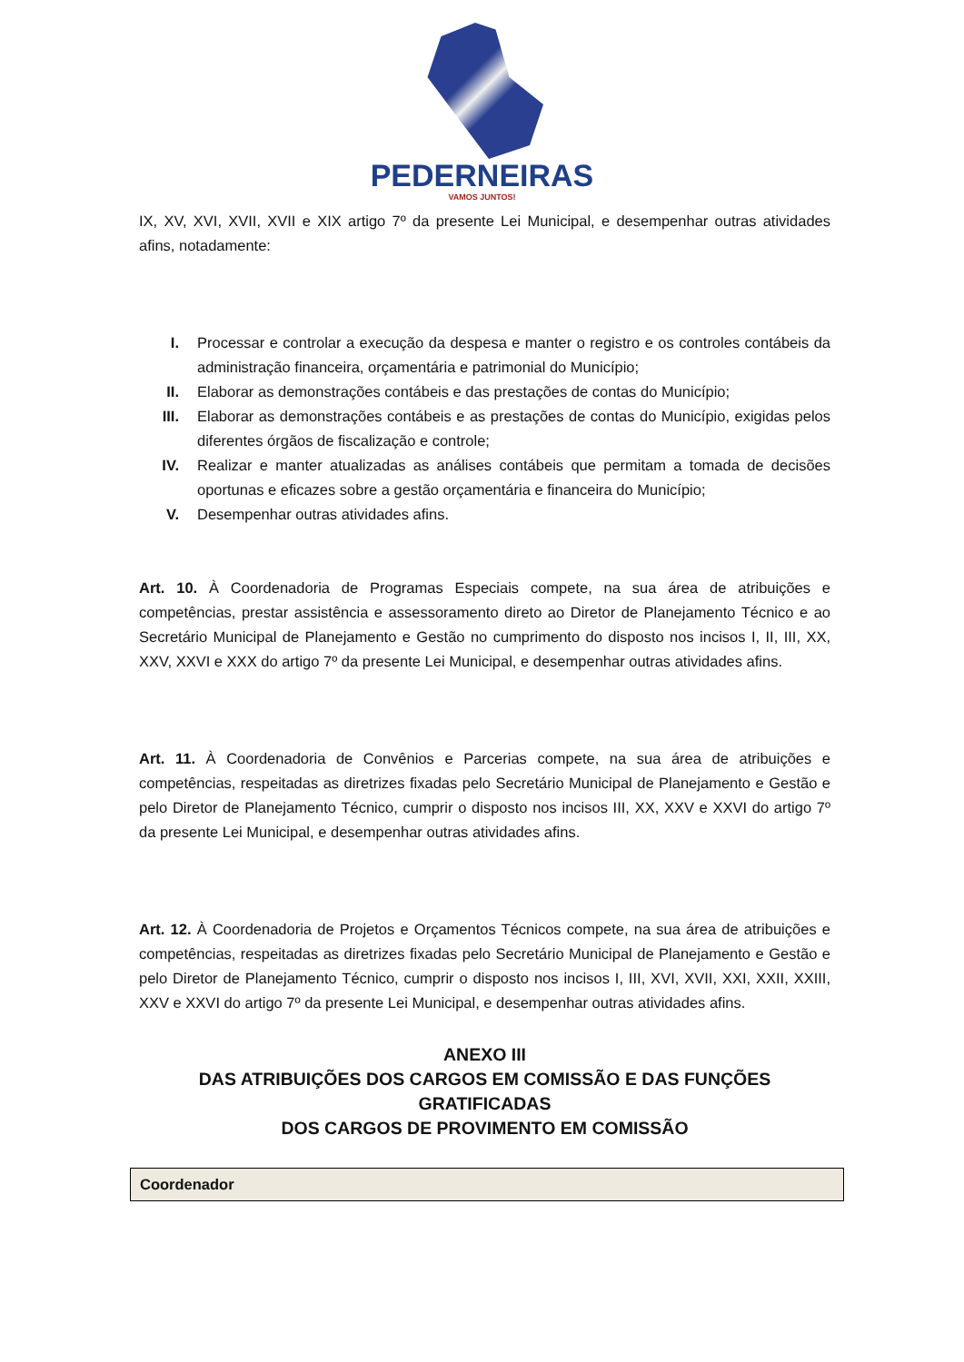PEDERNEIRAS
VAMOS JUNTOS!
IX, XV, XVI, XVII, XVII e XIX artigo 7º da presente Lei Municipal, e desempenhar outras atividades afins, notadamente:
I. Processar e controlar a execução da despesa e manter o registro e os controles contábeis da administração financeira, orçamentária e patrimonial do Município;
II. Elaborar as demonstrações contábeis e das prestações de contas do Município;
III. Elaborar as demonstrações contábeis e as prestações de contas do Município, exigidas pelos diferentes órgãos de fiscalização e controle;
IV. Realizar e manter atualizadas as análises contábeis que permitam a tomada de decisões oportunas e eficazes sobre a gestão orçamentária e financeira do Município;
V. Desempenhar outras atividades afins.
Art. 10. À Coordenadoria de Programas Especiais compete, na sua área de atribuições e competências, prestar assistência e assessoramento direto ao Diretor de Planejamento Técnico e ao Secretário Municipal de Planejamento e Gestão no cumprimento do disposto nos incisos I, II, III, XX, XXV, XXVI e XXX do artigo 7º da presente Lei Municipal, e desempenhar outras atividades afins.
Art. 11. À Coordenadoria de Convênios e Parcerias compete, na sua área de atribuições e competências, respeitadas as diretrizes fixadas pelo Secretário Municipal de Planejamento e Gestão e pelo Diretor de Planejamento Técnico, cumprir o disposto nos incisos III, XX, XXV e XXVI do artigo 7º da presente Lei Municipal, e desempenhar outras atividades afins.
Art. 12. À Coordenadoria de Projetos e Orçamentos Técnicos compete, na sua área de atribuições e competências, respeitadas as diretrizes fixadas pelo Secretário Municipal de Planejamento e Gestão e pelo Diretor de Planejamento Técnico, cumprir o disposto nos incisos I, III, XVI, XVII, XXI, XXII, XXIII, XXV e XXVI do artigo 7º da presente Lei Municipal, e desempenhar outras atividades afins.
ANEXO III
DAS ATRIBUIÇÕES DOS CARGOS EM COMISSÃO E DAS FUNÇÕES GRATIFICADAS
DOS CARGOS DE PROVIMENTO EM COMISSÃO
| Coordenador |